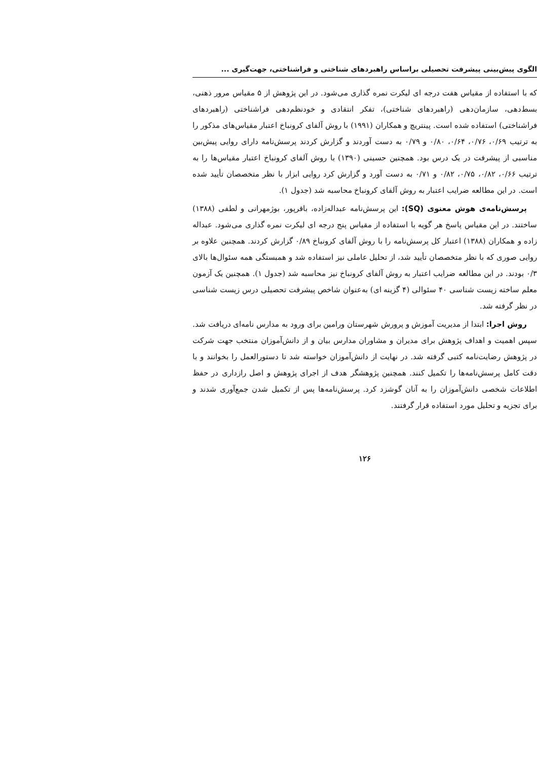الگوی پیش‌بینی پیشرفت تحصیلی براساس راهبردهای شناختی و فراشناختی، جهت‌گیری ...
که با استفاده از مقیاس هفت درجه ای لیکرت نمره گذاری می‌شود. در این پژوهش از ۵ مقیاس مرور ذهنی، بسط‌دهی، سازمان‌دهی (راهبردهای شناختی)، تفکر انتقادی و خودنظم‌دهی فراشناختی (راهبردهای فراشناختی) استفاده شده است. پینتریچ و همکاران (۱۹۹۱) با روش آلفای کرونباخ اعتبار مقیاس‌های مذکور را به ترتیب ۰/۶۹، ۰/۷۶، ۰/۶۴، ۰/۸۰ و ۰/۷۹ به دست آوردند و گزارش کردند پرسش‌نامه دارای روایی پیش‌بین مناسبی از پیشرفت در یک درس بود. همچنین حسینی (۱۳۹۰) با روش آلفای کرونباخ اعتبار مقیاس‌ها را به ترتیب ۰/۶۶، ۰/۸۲، ۰/۷۵، ۰/۸۲ و ۰/۷۱ به دست آورد و گزارش کرد روایی ابزار با نظر متخصصان تأیید شده است. در این مطالعه ضرایب اعتبار به روش آلفای کرونباخ محاسبه شد (جدول ۱).
پرسش‌نامه‌ی هوش معنوی (SQ): این پرسش‌نامه عبداله‌زاده، باقرپور، بوژمهرانی و لطفی (۱۳۸۸) ساختند. در این مقیاس پاسخ هر گویه با استفاده از مقیاس پنج درجه ای لیکرت نمره گذاری می‌شود. عبداله زاده و همکاران (۱۳۸۸) اعتبار کل پرسش‌نامه را با روش آلفای کرونباخ ۰/۸۹ گزارش کردند. همچنین علاوه بر روایی صوری که با نظر متخصصان تأیید شد، از تحلیل عاملی نیز استفاده شد و همبستگی همه سئوال‌ها بالای ۰/۳ بودند. در این مطالعه ضرایب اعتبار به روش آلفای کرونباخ نیز محاسبه شد (جدول ۱). همچنین یک آزمون معلم ساخته زیست شناسی ۴۰ سئوالی (۴ گزینه ای) به‌عنوان شاخص پیشرفت تحصیلی درس زیست شناسی در نظر گرفته شد.
روش اجرا: ابتدا از مدیریت آموزش و پرورش شهرستان ورامین برای ورود به مدارس نامه‌ای دریافت شد. سپس اهمیت و اهداف پژوهش برای مدیران و مشاوران مدارس بیان و از دانش‌آموزان منتخب جهت شرکت در پژوهش رضایت‌نامه کتبی گرفته شد. در نهایت از دانش‌آموزان خواسته شد تا دستورالعمل را بخوانند و با دقت کامل پرسش‌نامه‌ها را تکمیل کنند. همچنین پژوهشگر هدف از اجرای پژوهش و اصل رازداری در حفظ اطلاعات شخصی دانش‌آموزان را به آنان گوشزد کرد. پرسش‌نامه‌ها پس از تکمیل شدن جمع‌آوری شدند و برای تجزیه و تحلیل مورد استفاده قرار گرفتند.
۱۲۶